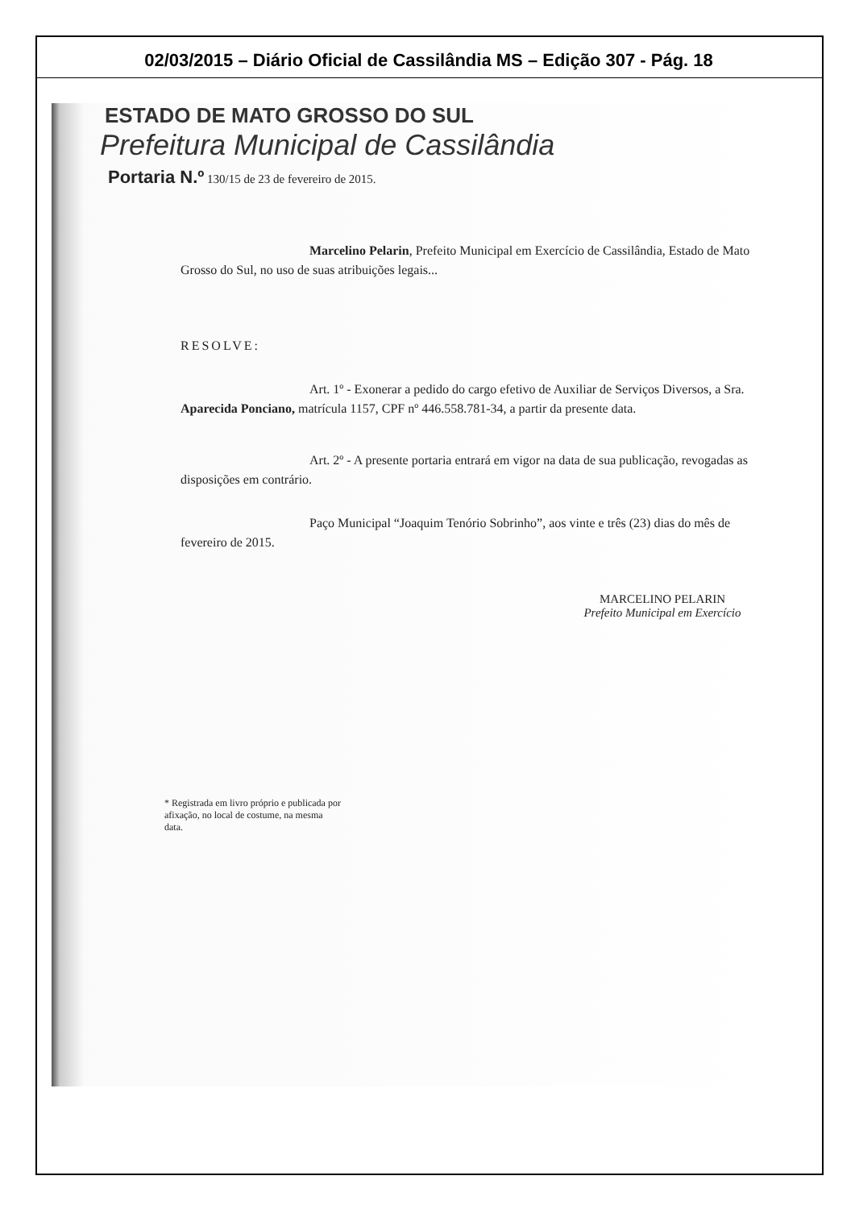02/03/2015 – Diário Oficial de Cassilândia MS – Edição 307 - Pág. 18
ESTADO DE MATO GROSSO DO SUL
Prefeitura Municipal de Cassilândia
Portaria N.º 130/15 de 23 de fevereiro de 2015.
Marcelino Pelarin, Prefeito Municipal em Exercício de Cassilândia, Estado de Mato Grosso do Sul, no uso de suas atribuições legais...
RESOLVE:
Art. 1º - Exonerar a pedido do cargo efetivo de Auxiliar de Serviços Diversos, a Sra. Aparecida Ponciano, matrícula 1157, CPF nº 446.558.781-34, a partir da presente data.
Art. 2º - A presente portaria entrará em vigor na data de sua publicação, revogadas as disposições em contrário.
Paço Municipal “Joaquim Tenório Sobrinho”, aos vinte e três (23) dias do mês de fevereiro de 2015.
MARCELINO PELARIN
Prefeito Municipal em Exercício
* Registrada em livro próprio e publicada por afixação, no local de costume, na mesma data.